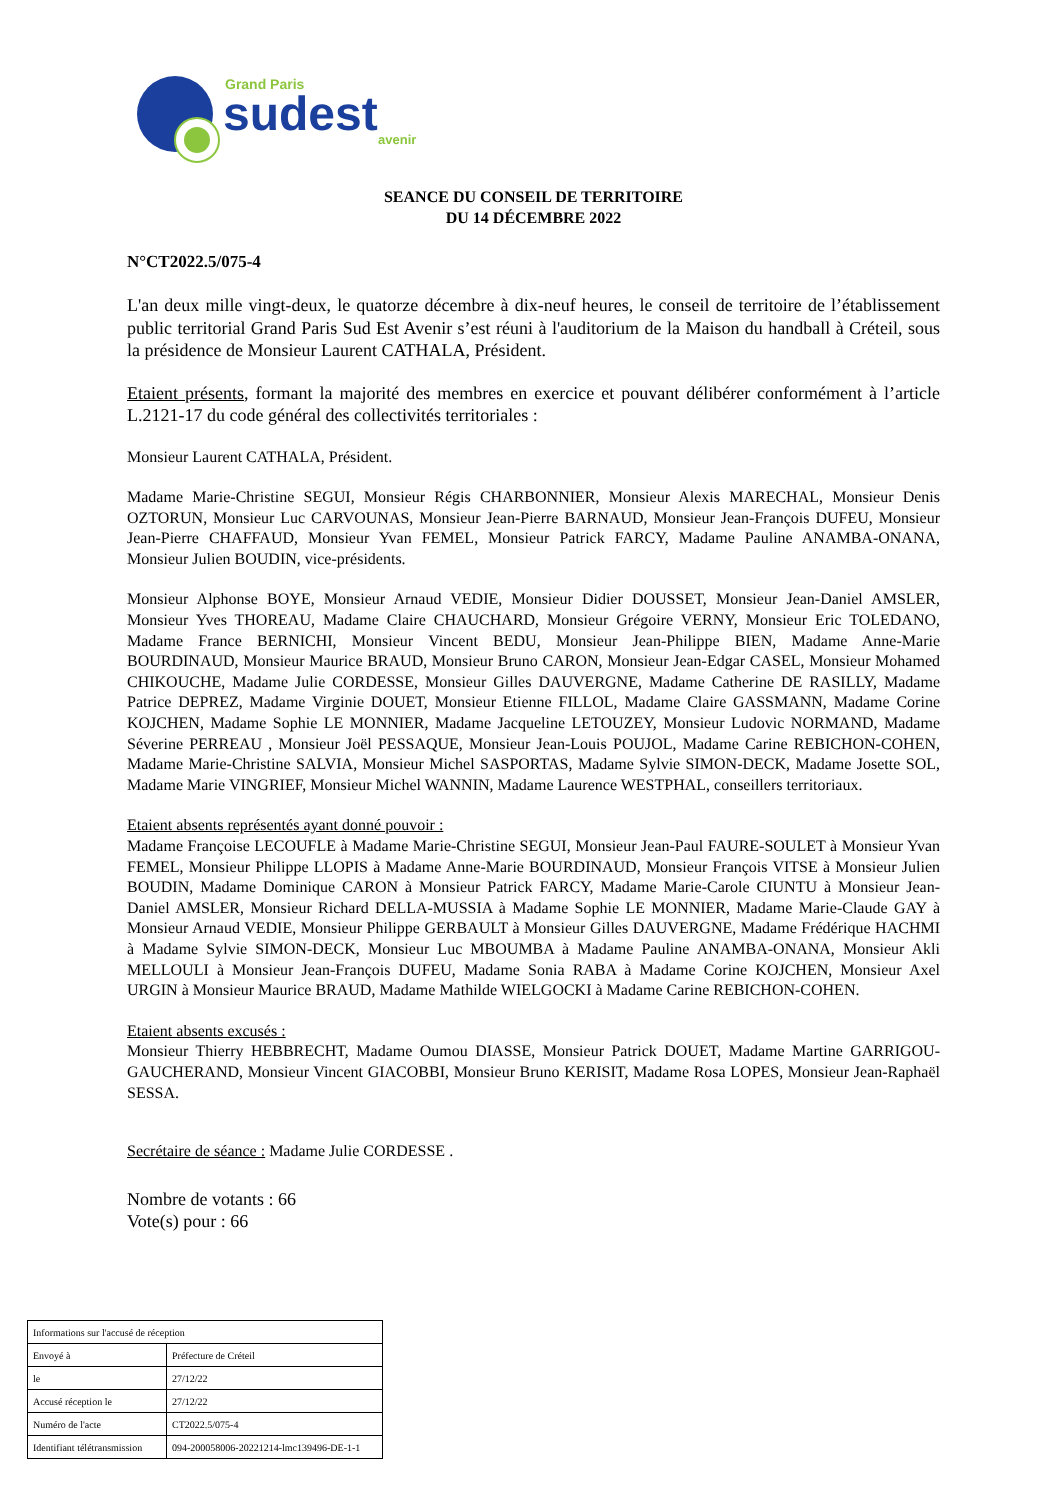Grand Paris
sudest
avenir
SEANCE DU CONSEIL DE TERRITOIRE
DU 14 DÉCEMBRE 2022
N°CT2022.5/075-4
L'an deux mille vingt-deux, le quatorze décembre à dix-neuf heures, le conseil de territoire de l’établissement public territorial Grand Paris Sud Est Avenir s’est réuni à l'auditorium de la Maison du handball à Créteil, sous la présidence de Monsieur Laurent CATHALA, Président.
Etaient présents, formant la majorité des membres en exercice et pouvant délibérer conformément à l’article L.2121-17 du code général des collectivités territoriales :
Monsieur Laurent CATHALA, Président.
Madame Marie-Christine SEGUI, Monsieur Régis CHARBONNIER, Monsieur Alexis MARECHAL, Monsieur Denis OZTORUN, Monsieur Luc CARVOUNAS, Monsieur Jean-Pierre BARNAUD, Monsieur Jean-François DUFEU, Monsieur Jean-Pierre CHAFFAUD, Monsieur Yvan FEMEL, Monsieur Patrick FARCY, Madame Pauline ANAMBA-ONANA, Monsieur Julien BOUDIN, vice-présidents.
Monsieur Alphonse BOYE, Monsieur Arnaud VEDIE, Monsieur Didier DOUSSET, Monsieur Jean-Daniel AMSLER, Monsieur Yves THOREAU, Madame Claire CHAUCHARD, Monsieur Grégoire VERNY, Monsieur Eric TOLEDANO, Madame France BERNICHI, Monsieur Vincent BEDU, Monsieur Jean-Philippe BIEN, Madame Anne-Marie BOURDINAUD, Monsieur Maurice BRAUD, Monsieur Bruno CARON, Monsieur Jean-Edgar CASEL, Monsieur Mohamed CHIKOUCHE, Madame Julie CORDESSE, Monsieur Gilles DAUVERGNE, Madame Catherine DE RASILLY, Madame Patrice DEPREZ, Madame Virginie DOUET, Monsieur Etienne FILLOL, Madame Claire GASSMANN, Madame Corine KOJCHEN, Madame Sophie LE MONNIER, Madame Jacqueline LETOUZEY, Monsieur Ludovic NORMAND, Madame Séverine PERREAU , Monsieur Joël PESSAQUE, Monsieur Jean-Louis POUJOL, Madame Carine REBICHON-COHEN, Madame Marie-Christine SALVIA, Monsieur Michel SASPORTAS, Madame Sylvie SIMON-DECK, Madame Josette SOL, Madame Marie VINGRIEF, Monsieur Michel WANNIN, Madame Laurence WESTPHAL, conseillers territoriaux.
Etaient absents représentés ayant donné pouvoir :
Madame Françoise LECOUFLE à Madame Marie-Christine SEGUI, Monsieur Jean-Paul FAURE-SOULET à Monsieur Yvan FEMEL, Monsieur Philippe LLOPIS à Madame Anne-Marie BOURDINAUD, Monsieur François VITSE à Monsieur Julien BOUDIN, Madame Dominique CARON à Monsieur Patrick FARCY, Madame Marie-Carole CIUNTU à Monsieur Jean-Daniel AMSLER, Monsieur Richard DELLA-MUSSIA à Madame Sophie LE MONNIER, Madame Marie-Claude GAY à Monsieur Arnaud VEDIE, Monsieur Philippe GERBAULT à Monsieur Gilles DAUVERGNE, Madame Frédérique HACHMI à Madame Sylvie SIMON-DECK, Monsieur Luc MBOUMBA à Madame Pauline ANAMBA-ONANA, Monsieur Akli MELLOULI à Monsieur Jean-François DUFEU, Madame Sonia RABA à Madame Corine KOJCHEN, Monsieur Axel URGIN à Monsieur Maurice BRAUD, Madame Mathilde WIELGOCKI à Madame Carine REBICHON-COHEN.
Etaient absents excusés :
Monsieur Thierry HEBBRECHT, Madame Oumou DIASSE, Monsieur Patrick DOUET, Madame Martine GARRIGOU-GAUCHERAND, Monsieur Vincent GIACOBBI, Monsieur Bruno KERISIT, Madame Rosa LOPES, Monsieur Jean-Raphaël SESSA.
Secrétaire de séance : Madame Julie CORDESSE .
Nombre de votants : 66
Vote(s) pour : 66
| Informations sur l'accusé de réception | |
| Envoyé à | Préfecture de Créteil |
| le | 27/12/22 |
| Accusé réception le | 27/12/22 |
| Numéro de l'acte | CT2022.5/075-4 |
| Identifiant télétransmission | 094-200058006-20221214-lmc139496-DE-1-1 |